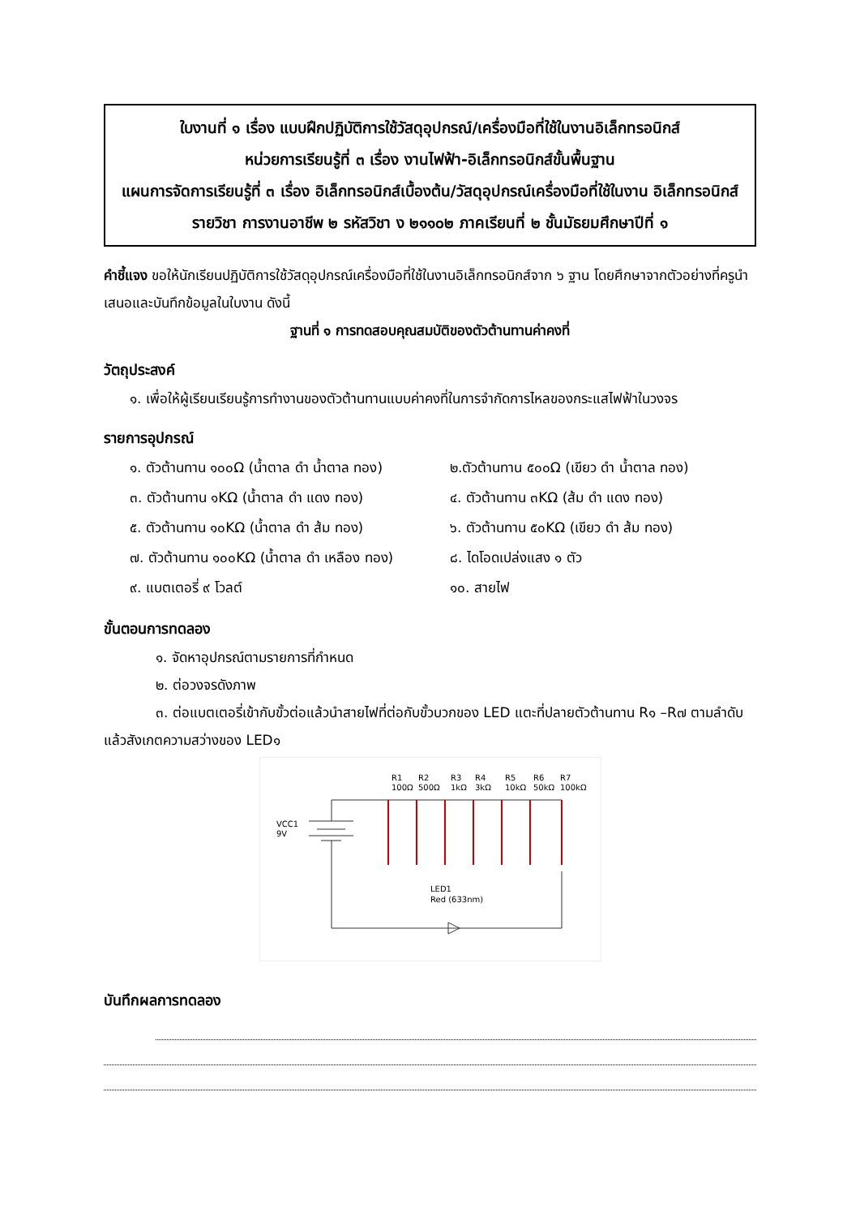ใบงานที่ ๑ เรื่อง แบบฝึกปฏิบัติการใช้วัสดุอุปกรณ์/เครื่องมือที่ใช้ในงานอิเล็กทรอนิกส์
หน่วยการเรียนรู้ที่ ๓ เรื่อง งานไฟฟ้า-อิเล็กทรอนิกส์ขั้นพื้นฐาน
แผนการจัดการเรียนรู้ที่ ๓ เรื่อง อิเล็กทรอนิกส์เบื้องต้น/วัสดุอุปกรณ์เครื่องมือที่ใช้ในงาน อิเล็กทรอนิกส์
รายวิชา การงานอาชีพ ๒ รหัสวิชา ง ๒๑๑๐๒ ภาคเรียนที่ ๒ ชั้นมัธยมศึกษาปีที่ ๑
คำชี้แจง ขอให้นักเรียนปฏิบัติการใช้วัสดุอุปกรณ์เครื่องมือที่ใช้ในงานอิเล็กทรอนิกส์จาก ๖ ฐาน โดยศึกษาจากตัวอย่างที่ครูนำเสนอและบันทึกข้อมูลในใบงาน ดังนี้
ฐานที่ ๑ การทดสอบคุณสมบัติของตัวต้านทานค่าคงที่
วัตถุประสงค์
๑. เพื่อให้ผู้เรียนเรียนรู้การทำงานของตัวต้านทานแบบค่าคงที่ในการจำกัดการไหลของกระแสไฟฟ้าในวงจร
รายการอุปกรณ์
๑. ตัวต้านทาน ๑๐๐Ω (น้ำตาล ดำ น้ำตาล ทอง) ๒.ตัวต้านทาน ๕๐๐Ω (เขียว ดำ น้ำตาล ทอง)
๓. ตัวต้านทาน ๑KΩ (น้ำตาล ดำ แดง ทอง) ๔. ตัวต้านทาน ๓KΩ (ส้ม ดำ แดง ทอง)
๕. ตัวต้านทาน ๑๐KΩ (น้ำตาล ดำ ส้ม ทอง) ๖. ตัวต้านทาน ๕๐KΩ (เขียว ดำ ส้ม ทอง)
๗. ตัวต้านทาน ๑๐๐KΩ (น้ำตาล ดำ เหลือง ทอง) ๘. ไดโอดเปล่งแสง ๑ ตัว
๙. แบตเตอรี่ ๙ โวลต์ ๑๐. สายไฟ
ขั้นตอนการทดลอง
๑. จัดหาอุปกรณ์ตามรายการที่กำหนด
๒. ต่อวงจรดังภาพ
๓. ต่อแบตเตอรี่เข้ากับขั้วต่อแล้วนำสายไฟที่ต่อกับขั้วบวกของ LED แตะที่ปลายตัวต้านทาน R๑ –R๗ ตามลำดับ แล้วสังเกตความสว่างของ LED๑
R1
100Ω
R2
500Ω
R3
1kΩ
R4
3kΩ
R5
10kΩ
R6
50kΩ
R7
100kΩ
VCC1
9V
LED1
Red (633nm)
บันทึกผลการทดลอง